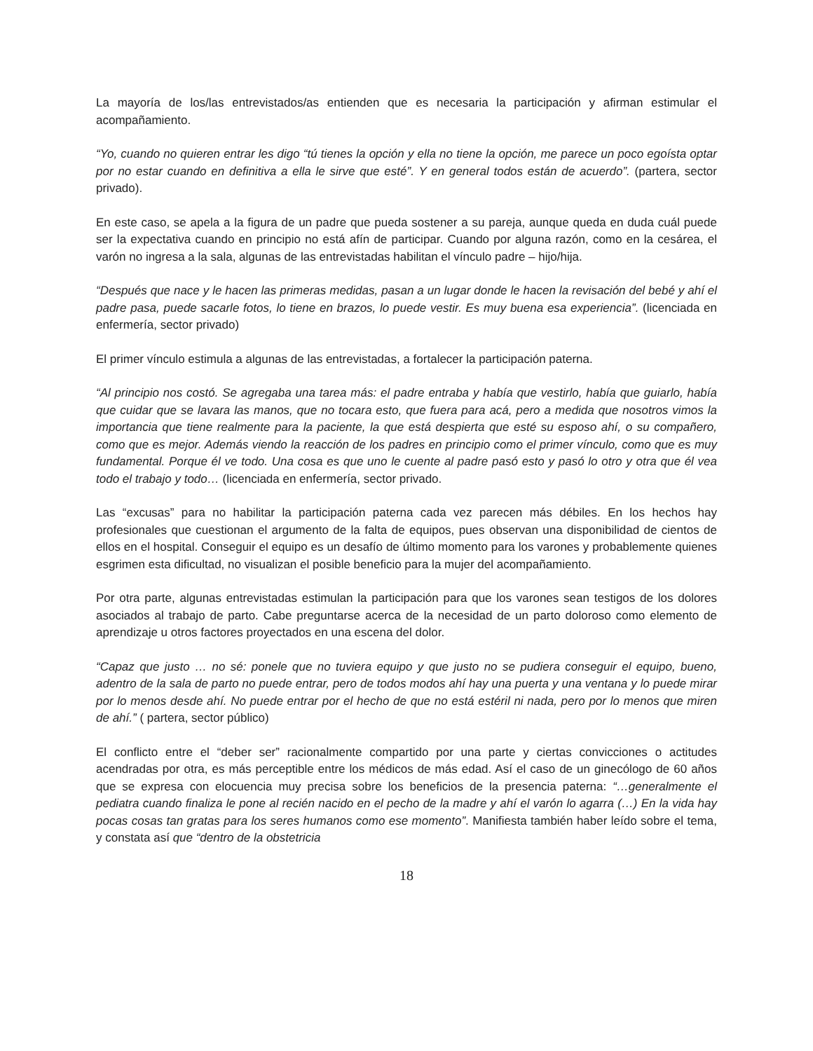La mayoría de los/las entrevistados/as entienden que es necesaria la participación y afirman estimular el acompañamiento.
“Yo, cuando no quieren entrar les digo “tú tienes la opción y ella no tiene la opción, me parece un poco egoísta optar por no estar cuando en definitiva a ella le sirve que esté”. Y en general todos están de acuerdo”. (partera, sector privado).
En este caso, se apela a la figura de un padre que pueda sostener a su pareja, aunque queda en duda cuál puede ser la expectativa cuando en principio no está afín de participar. Cuando por alguna razón, como en la cesárea, el varón no ingresa a la sala, algunas de las entrevistadas habilitan el vínculo padre – hijo/hija.
“Después que nace y le hacen las primeras medidas, pasan a un lugar donde le hacen la revisación del bebé y ahí el padre pasa, puede sacarle fotos, lo tiene en brazos, lo puede vestir. Es muy buena esa experiencia”. (licenciada en enfermería, sector privado)
El primer vínculo estimula a algunas de las entrevistadas, a fortalecer la participación paterna.
“Al principio nos costó. Se agregaba una tarea más: el padre entraba y había que vestirlo, había que guiarlo, había que cuidar que se lavara las manos, que no tocara esto, que fuera para acá, pero a medida que nosotros vimos la importancia que tiene realmente para la paciente, la que está despierta que esté su esposo ahí, o su compañero, como que es mejor. Además viendo la reacción de los padres en principio como el primer vínculo, como que es muy fundamental. Porque él ve todo. Una cosa es que uno le cuente al padre pasó esto y pasó lo otro y otra que él vea todo el trabajo y todo… (licenciada en enfermería, sector privado.
Las “excusas” para no habilitar la participación paterna cada vez parecen más débiles. En los hechos hay profesionales que cuestionan el argumento de la falta de equipos, pues observan una disponibilidad de cientos de ellos en el hospital. Conseguir el equipo es un desafío de último momento para los varones y probablemente quienes esgrimen esta dificultad, no visualizan el posible beneficio para la mujer del acompañamiento.
Por otra parte, algunas entrevistadas estimulan la participación para que los varones sean testigos de los dolores asociados al trabajo de parto. Cabe preguntarse acerca de la necesidad de un parto doloroso como elemento de aprendizaje u otros factores proyectados en una escena del dolor.
“Capaz que justo … no sé: ponele que no tuviera equipo y que justo no se pudiera conseguir el equipo, bueno, adentro de la sala de parto no puede entrar, pero de todos modos ahí hay una puerta y una ventana y lo puede mirar por lo menos desde ahí. No puede entrar por el hecho de que no está estéril ni nada, pero por lo menos que miren de ahí.” ( partera, sector público)
El conflicto entre el “deber ser” racionalmente compartido por una parte y ciertas convicciones o actitudes acendradas por otra, es más perceptible entre los médicos de más edad. Así el caso de un ginecólogo de 60 años que se expresa con elocuencia muy precisa sobre los beneficios de la presencia paterna: “…generalmente el pediatra cuando finaliza le pone al recién nacido en el pecho de la madre y ahí el varón lo agarra (…) En la vida hay pocas cosas tan gratas para los seres humanos como ese momento”. Manifiesta también haber leído sobre el tema, y constata así que “dentro de la obstetricia
18